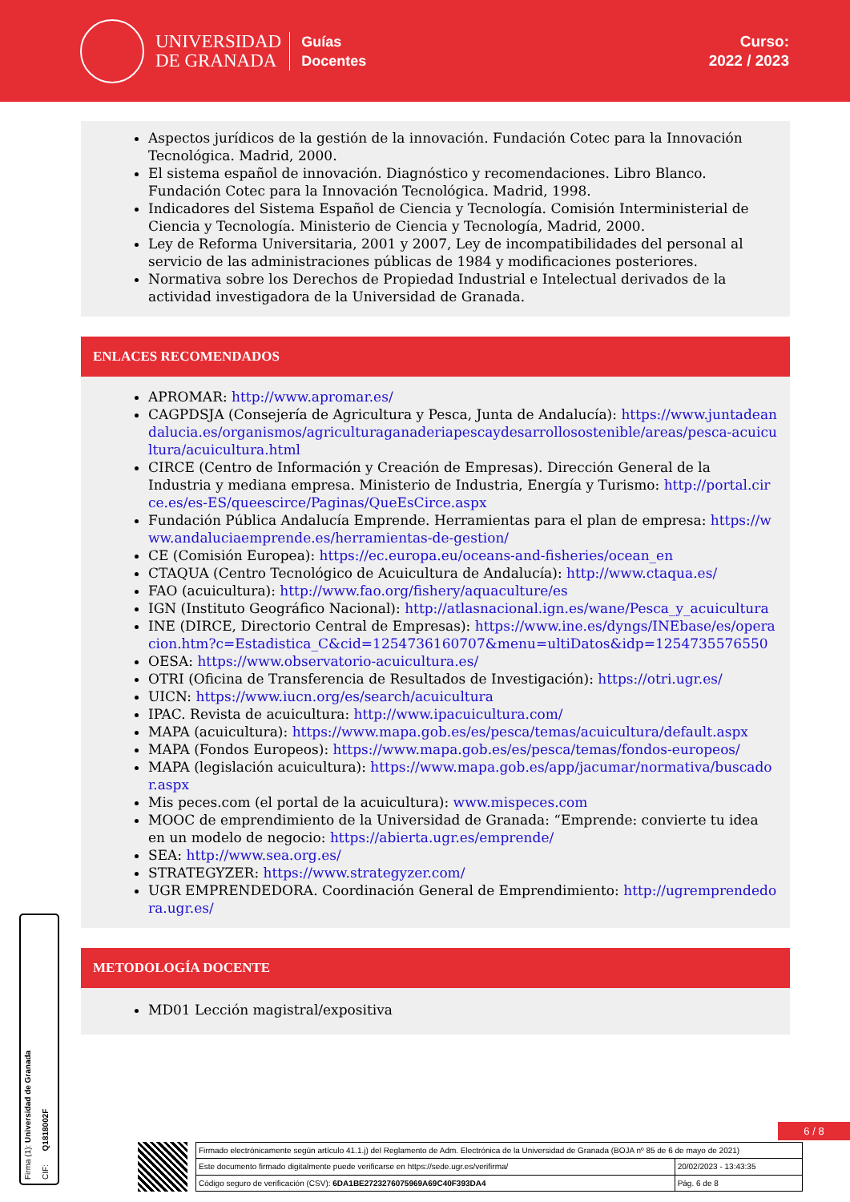UNIVERSIDAD
DE GRANADA
Guías
Docentes
Curso:
2022 / 2023
Aspectos jurídicos de la gestión de la innovación. Fundación Cotec para la Innovación Tecnológica. Madrid, 2000.
El sistema español de innovación. Diagnóstico y recomendaciones. Libro Blanco. Fundación Cotec para la Innovación Tecnológica. Madrid, 1998.
Indicadores del Sistema Español de Ciencia y Tecnología. Comisión Interministerial de Ciencia y Tecnología. Ministerio de Ciencia y Tecnología, Madrid, 2000.
Ley de Reforma Universitaria, 2001 y 2007, Ley de incompatibilidades del personal al servicio de las administraciones públicas de 1984 y modificaciones posteriores.
Normativa sobre los Derechos de Propiedad Industrial e Intelectual derivados de la actividad investigadora de la Universidad de Granada.
ENLACES RECOMENDADOS
APROMAR: http://www.apromar.es/
CAGPDSJA (Consejería de Agricultura y Pesca, Junta de Andalucía): https://www.juntadeandalucia.es/organismos/agriculturaganaderiapescaydesarrollosostenible/areas/pesca-acuicultura/acuicultura.html
CIRCE (Centro de Información y Creación de Empresas). Dirección General de la Industria y mediana empresa. Ministerio de Industria, Energía y Turismo: http://portal.circe.es/es-ES/queescirce/Paginas/QueEsCirce.aspx
Fundación Pública Andalucía Emprende. Herramientas para el plan de empresa: https://www.andaluciaemprende.es/herramientas-de-gestion/
CE (Comisión Europea): https://ec.europa.eu/oceans-and-fisheries/ocean_en
CTAQUA (Centro Tecnológico de Acuicultura de Andalucía): http://www.ctaqua.es/
FAO (acuicultura): http://www.fao.org/fishery/aquaculture/es
IGN (Instituto Geográfico Nacional): http://atlasnacional.ign.es/wane/Pesca_y_acuicultura
INE (DIRCE, Directorio Central de Empresas): https://www.ine.es/dyngs/INEbase/es/operacion.htm?c=Estadistica_C&cid=1254736160707&menu=ultiDatos&idp=1254735576550
OESA: https://www.observatorio-acuicultura.es/
OTRI (Oficina de Transferencia de Resultados de Investigación): https://otri.ugr.es/
UICN: https://www.iucn.org/es/search/acuicultura
IPAC. Revista de acuicultura: http://www.ipacuicultura.com/
MAPA (acuicultura): https://www.mapa.gob.es/es/pesca/temas/acuicultura/default.aspx
MAPA (Fondos Europeos): https://www.mapa.gob.es/es/pesca/temas/fondos-europeos/
MAPA (legislación acuicultura): https://www.mapa.gob.es/app/jacumar/normativa/buscador.aspx
Mis peces.com (el portal de la acuicultura): www.mispeces.com
MOOC de emprendimiento de la Universidad de Granada: “Emprende: convierte tu idea en un modelo de negocio: https://abierta.ugr.es/emprende/
SEA: http://www.sea.org.es/
STRATEGYZER: https://www.strategyzer.com/
UGR EMPRENDEDORA. Coordinación General de Emprendimiento: http://ugremprendedora.ugr.es/
METODOLOGÍA DOCENTE
MD01 Lección magistral/expositiva
Firma (1): Universidad de Granada CIF: Q1818002F
6 / 8
| Firmado electrónicamente según artículo 41.1.j) del Reglamento de Adm. Electrónica de la Universidad de Granada (BOJA nº 85 de 6 de mayo de 2021) | |
| Este documento firmado digitalmente puede verificarse en https://sede.ugr.es/verifirma/ | 20/02/2023 - 13:43:35 |
| Código seguro de verificación (CSV): 6DA1BE2723276075969A69C40F393DA4 | Pág. 6 de 8 |